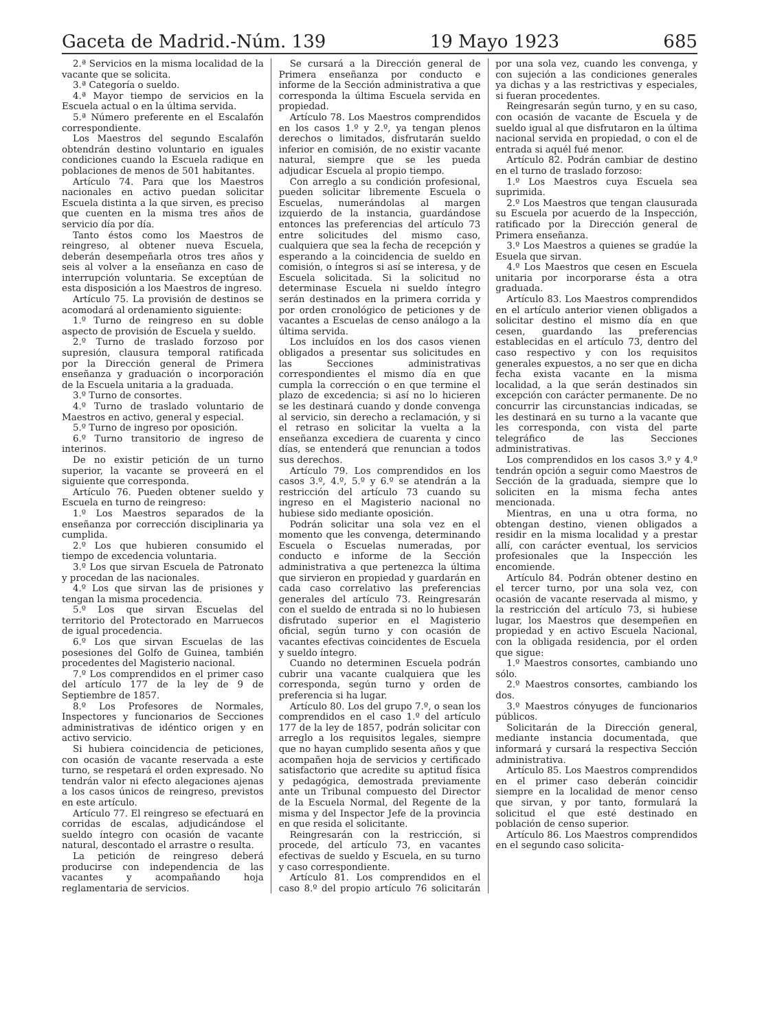Gaceta de Madrid.-Núm. 139 19 Mayo 1923 685
2.ª Servicios en la misma localidad de la vacante que se solicita.
3.ª Categoría o sueldo.
4.ª Mayor tiempo de servicios en la Escuela actual o en la última servida.
5.ª Número preferente en el Escalafón correspondiente.
Los Maestros del segundo Escalafón obtendrán destino voluntario en iguales condiciones cuando la Escuela radique en poblaciones de menos de 501 habitantes.
Artículo 74. Para que los Maestros nacionales en activo puedan solicitar Escuela distinta a la que sirven, es preciso que cuenten en la misma tres años de servicio día por día.
Tanto éstos como los Maestros de reingreso, al obtener nueva Escuela, deberán desempeñarla otros tres años y seis al volver a la enseñanza en caso de interrupción voluntaria. Se exceptúan de esta disposición a los Maestros de ingreso.
Artículo 75. La provisión de destinos se acomodará al ordenamiento siguiente:
1.º Turno de reingreso en su doble aspecto de provisión de Escuela y sueldo.
2.º Turno de traslado forzoso por supresión, clausura temporal ratificada por la Dirección general de Primera enseñanza y graduación o incorporación de la Escuela unitaria a la graduada.
3.º Turno de consortes.
4.º Turno de traslado voluntario de Maestros en activo, general y especial.
5.º Turno de ingreso por oposición.
6.º Turno transitorio de ingreso de interinos.
De no existir petición de un turno superior, la vacante se proveerá en el siguiente que corresponda.
Artículo 76. Pueden obtener sueldo y Escuela en turno de reingreso:
1.º Los Maestros separados de la enseñanza por corrección disciplinaria ya cumplida.
2.º Los que hubieren consumido el tiempo de excedencia voluntaria.
3.º Los que sirvan Escuela de Patronato y procedan de las nacionales.
4.º Los que sirvan las de prisiones y tengan la misma procedencia.
5.º Los que sirvan Escuelas del territorio del Protectorado en Marruecos de igual procedencia.
6.º Los que sirvan Escuelas de las posesiones del Golfo de Guinea, también procedentes del Magisterio nacional.
7.º Los comprendidos en el primer caso del artículo 177 de la ley de 9 de Septiembre de 1857.
8.º Los Profesores de Normales, Inspectores y funcionarios de Secciones administrativas de idéntico origen y en activo servicio.
Si hubiera coincidencia de peticiones, con ocasión de vacante reservada a este turno, se respetará el orden expresado. No tendrán valor ni efecto alegaciones ajenas a los casos únicos de reingreso, previstos en este artículo.
Artículo 77. El reingreso se efectuará en corridas de escalas, adjudicándose el sueldo íntegro con ocasión de vacante natural, descontado el arrastre o resulta.
La petición de reingreso deberá producirse con independencia de las vacantes y acompañando hoja reglamentaria de servicios.
Se cursará a la Dirección general de Primera enseñanza por conducto e informe de la Sección administrativa a que corresponda la última Escuela servida en propiedad.
Artículo 78. Los Maestros comprendidos en los casos 1.º y 2.º, ya tengan plenos derechos o limitados, disfrutarán sueldo inferior en comisión, de no existir vacante natural, siempre que se les pueda adjudicar Escuela al propio tiempo.
Con arreglo a su condición profesional, pueden solicitar libremente Escuela o Escuelas, numerándolas al margen izquierdo de la instancia, guardándose entonces las preferencias del artículo 73 entre solicitudes del mismo caso, cualquiera que sea la fecha de recepción y esperando a la coincidencia de sueldo en comisión, o íntegros si así se interesa, y de Escuela solicitada. Si la solicitud no determinase Escuela ni sueldo íntegro serán destinados en la primera corrida y por orden cronológico de peticiones y de vacantes a Escuelas de censo análogo a la última servida.
Los incluídos en los dos casos vienen obligados a presentar sus solicitudes en las Secciones administrativas correspondientes el mismo día en que cumpla la corrección o en que termine el plazo de excedencia; si así no lo hicieren se les destinará cuando y donde convenga al servicio, sin derecho a reclamación, y si el retraso en solicitar la vuelta a la enseñanza excediera de cuarenta y cinco días, se entenderá que renuncian a todos sus derechos.
Artículo 79. Los comprendidos en los casos 3.º, 4.º, 5.º y 6.º se atendrán a la restricción del artículo 73 cuando su ingreso en el Magisterio nacional no hubiese sido mediante oposición.
Podrán solicitar una sola vez en el momento que les convenga, determinando Escuela o Escuelas numeradas, por conducto e informe de la Sección administrativa a que pertenezca la última que sirvieron en propiedad y guardarán en cada caso correlativo las preferencias generales del artículo 73. Reingresarán con el sueldo de entrada si no lo hubiesen disfrutado superior en el Magisterio oficial, según turno y con ocasión de vacantes efectivas coincidentes de Escuela y sueldo íntegro.
Cuando no determinen Escuela podrán cubrir una vacante cualquiera que les corresponda, según turno y orden de preferencia si ha lugar.
Artículo 80. Los del grupo 7.º, o sean los comprendidos en el caso 1.º del artículo 177 de la ley de 1857, podrán solicitar con arreglo a los requisitos legales, siempre que no hayan cumplido sesenta años y que acompañen hoja de servicios y certificado satisfactorio que acredite su aptitud física y pedagógica, demostrada previamente ante un Tribunal compuesto del Director de la Escuela Normal, del Regente de la misma y del Inspector Jefe de la provincia en que resida el solicitante.
Reingresarán con la restricción, si procede, del artículo 73, en vacantes efectivas de sueldo y Escuela, en su turno y caso correspondiente.
Artículo 81. Los comprendidos en el caso 8.º del propio artículo 76 solicitarán por una sola vez, cuando les convenga, y con sujeción a las condiciones generales ya dichas y a las restrictivas y especiales, si fueran procedentes.
Reingresarán según turno, y en su caso, con ocasión de vacante de Escuela y de sueldo igual al que disfrutaron en la última nacional servida en propiedad, o con el de entrada si aquél fué menor.
Artículo 82. Podrán cambiar de destino en el turno de traslado forzoso:
1.º Los Maestros cuya Escuela sea suprimida.
2.º Los Maestros que tengan clausurada su Escuela por acuerdo de la Inspección, ratificado por la Dirección general de Primera enseñanza.
3.º Los Maestros a quienes se gradúe la Esuela que sirvan.
4.º Los Maestros que cesen en Escuela unitaria por incorporarse ésta a otra graduada.
Artículo 83. Los Maestros comprendidos en el artículo anterior vienen obligados a solicitar destino el mismo día en que cesen, guardando las preferencias establecidas en el artículo 73, dentro del caso respectivo y con los requisitos generales expuestos, a no ser que en dicha fecha exista vacante en la misma localidad, a la que serán destinados sin excepción con carácter permanente. De no concurrir las circunstancias indicadas, se les destinará en su turno a la vacante que les corresponda, con vista del parte telegráfico de las Secciones administrativas.
Los comprendidos en los casos 3.º y 4.º tendrán opción a seguir como Maestros de Sección de la graduada, siempre que lo soliciten en la misma fecha antes mencionada.
Mientras, en una u otra forma, no obtengan destino, vienen obligados a residir en la misma localidad y a prestar allí, con carácter eventual, los servicios profesionales que la Inspección les encomiende.
Artículo 84. Podrán obtener destino en el tercer turno, por una sola vez, con ocasión de vacante reservada al mismo, y la restricción del artículo 73, si hubiese lugar, los Maestros que desempeñen en propiedad y en activo Escuela Nacional, con la obligada residencia, por el orden que sigue:
1.º Maestros consortes, cambiando uno sólo.
2.º Maestros consortes, cambiando los dos.
3.º Maestros cónyuges de funcionarios públicos.
Solicitarán de la Dirección general, mediante instancia documentada, que informará y cursará la respectiva Sección administrativa.
Artículo 85. Los Maestros comprendidos en el primer caso deberán coincidir siempre en la localidad de menor censo que sirvan, y por tanto, formulará la solicitud el que esté destinado en población de censo superior.
Artículo 86. Los Maestros comprendidos en el segundo caso solicita-